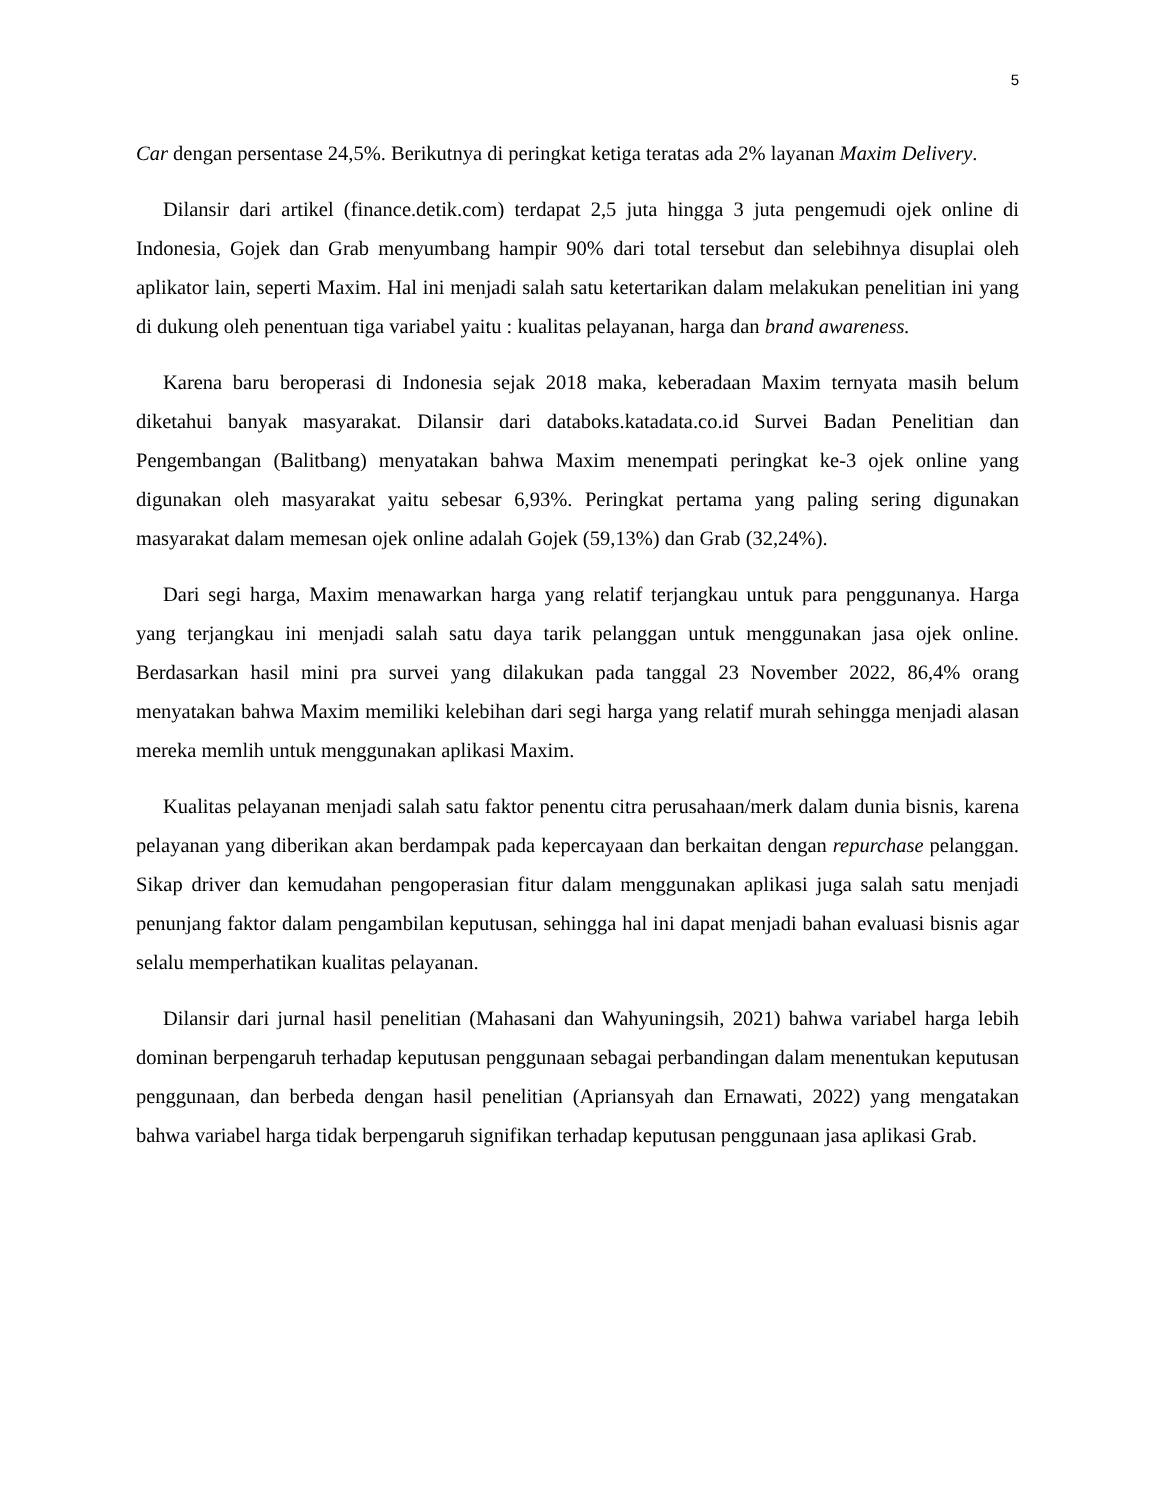5
Car dengan persentase 24,5%. Berikutnya di peringkat ketiga teratas ada 2% layanan Maxim Delivery.
Dilansir dari artikel (finance.detik.com) terdapat 2,5 juta hingga 3 juta pengemudi ojek online di Indonesia, Gojek dan Grab menyumbang hampir 90% dari total tersebut dan selebihnya disuplai oleh aplikator lain, seperti Maxim. Hal ini menjadi salah satu ketertarikan dalam melakukan penelitian ini yang di dukung oleh penentuan tiga variabel yaitu : kualitas pelayanan, harga dan brand awareness.
Karena baru beroperasi di Indonesia sejak 2018 maka, keberadaan Maxim ternyata masih belum diketahui banyak masyarakat. Dilansir dari databoks.katadata.co.id Survei Badan Penelitian dan Pengembangan (Balitbang) menyatakan bahwa Maxim menempati peringkat ke-3 ojek online yang digunakan oleh masyarakat yaitu sebesar 6,93%. Peringkat pertama yang paling sering digunakan masyarakat dalam memesan ojek online adalah Gojek (59,13%) dan Grab (32,24%).
Dari segi harga, Maxim menawarkan harga yang relatif terjangkau untuk para penggunanya. Harga yang terjangkau ini menjadi salah satu daya tarik pelanggan untuk menggunakan jasa ojek online. Berdasarkan hasil mini pra survei yang dilakukan pada tanggal 23 November 2022, 86,4% orang menyatakan bahwa Maxim memiliki kelebihan dari segi harga yang relatif murah sehingga menjadi alasan mereka memlih untuk menggunakan aplikasi Maxim.
Kualitas pelayanan menjadi salah satu faktor penentu citra perusahaan/merk dalam dunia bisnis, karena pelayanan yang diberikan akan berdampak pada kepercayaan dan berkaitan dengan repurchase pelanggan. Sikap driver dan kemudahan pengoperasian fitur dalam menggunakan aplikasi juga salah satu menjadi penunjang faktor dalam pengambilan keputusan, sehingga hal ini dapat menjadi bahan evaluasi bisnis agar selalu memperhatikan kualitas pelayanan.
Dilansir dari jurnal hasil penelitian (Mahasani dan Wahyuningsih, 2021) bahwa variabel harga lebih dominan berpengaruh terhadap keputusan penggunaan sebagai perbandingan dalam menentukan keputusan penggunaan, dan berbeda dengan hasil penelitian (Apriansyah dan Ernawati, 2022) yang mengatakan bahwa variabel harga tidak berpengaruh signifikan terhadap keputusan penggunaan jasa aplikasi Grab.